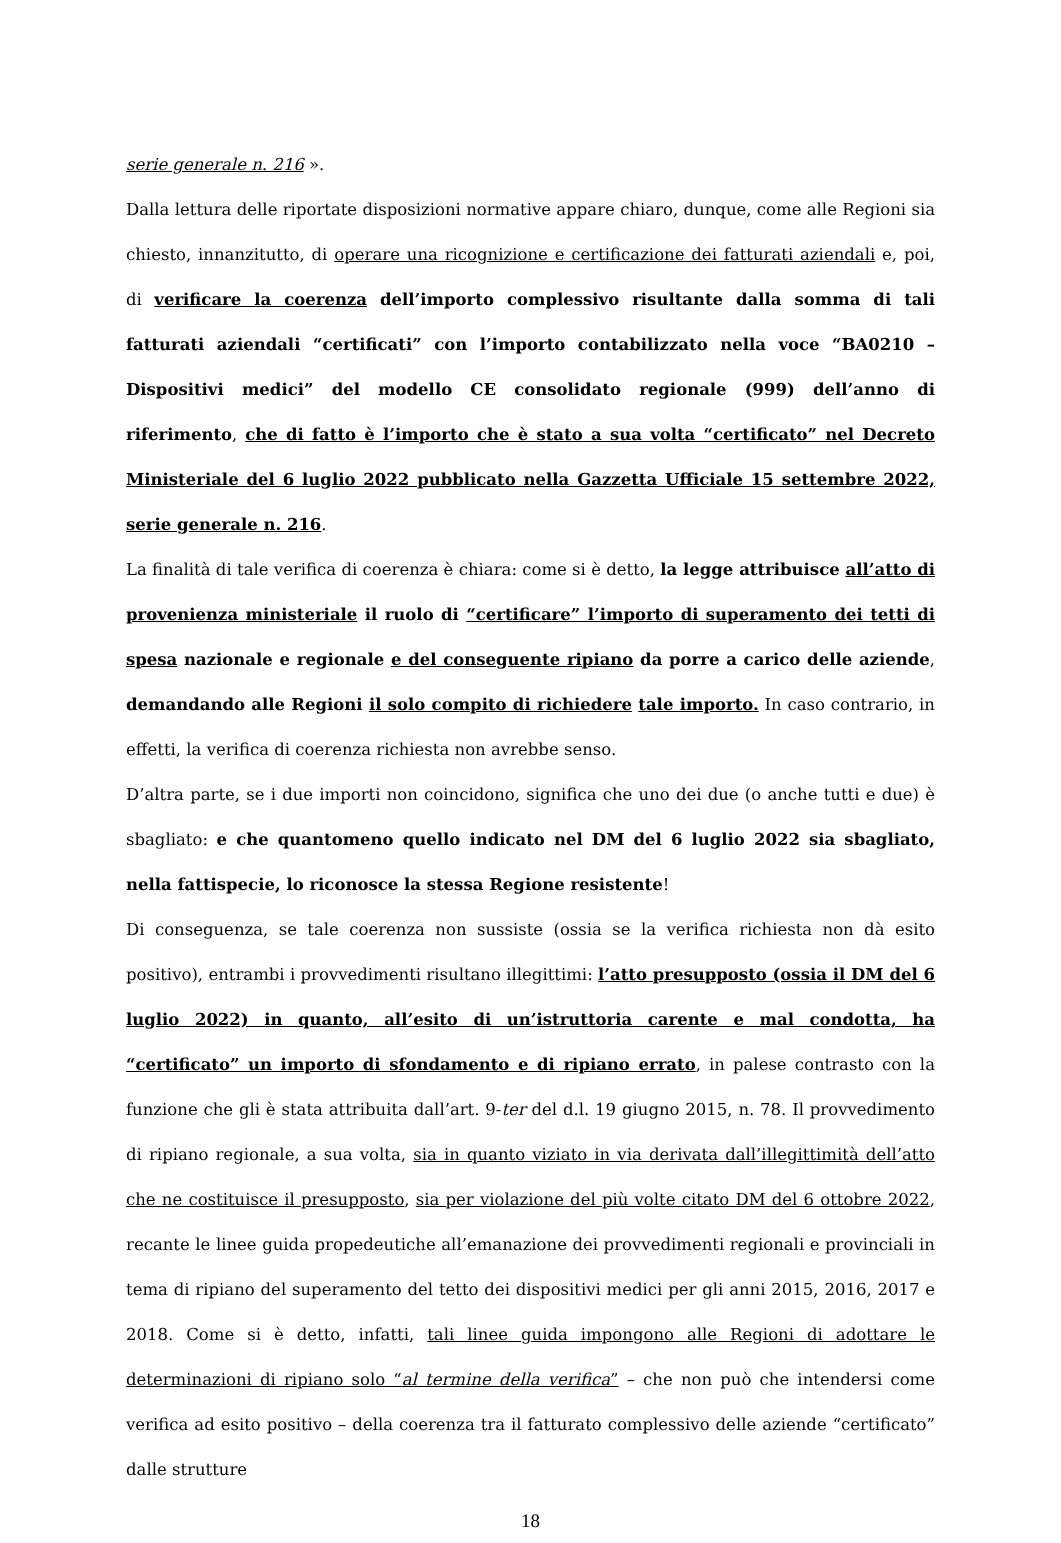serie generale n. 216 ».
Dalla lettura delle riportate disposizioni normative appare chiaro, dunque, come alle Regioni sia chiesto, innanzitutto, di operare una ricognizione e certificazione dei fatturati aziendali e, poi, di verificare la coerenza dell’importo complessivo risultante dalla somma di tali fatturati aziendali “certificati” con l’importo contabilizzato nella voce “BA0210 – Dispositivi medici” del modello CE consolidato regionale (999) dell’anno di riferimento, che di fatto è l’importo che è stato a sua volta “certificato” nel Decreto Ministeriale del 6 luglio 2022 pubblicato nella Gazzetta Ufficiale 15 settembre 2022, serie generale n. 216.
La finalità di tale verifica di coerenza è chiara: come si è detto, la legge attribuisce all’atto di provenienza ministeriale il ruolo di “certificare” l’importo di superamento dei tetti di spesa nazionale e regionale e del conseguente ripiano da porre a carico delle aziende, demandando alle Regioni il solo compito di richiedere tale importo. In caso contrario, in effetti, la verifica di coerenza richiesta non avrebbe senso.
D’altra parte, se i due importi non coincidono, significa che uno dei due (o anche tutti e due) è sbagliato: e che quantomeno quello indicato nel DM del 6 luglio 2022 sia sbagliato, nella fattispecie, lo riconosce la stessa Regione resistente!
Di conseguenza, se tale coerenza non sussiste (ossia se la verifica richiesta non dà esito positivo), entrambi i provvedimenti risultano illegittimi: l’atto presupposto (ossia il DM del 6 luglio 2022) in quanto, all’esito di un’istruttoria carente e mal condotta, ha “certificato” un importo di sfondamento e di ripiano errato, in palese contrasto con la funzione che gli è stata attribuita dall’art. 9-ter del d.l. 19 giugno 2015, n. 78. Il provvedimento di ripiano regionale, a sua volta, sia in quanto viziato in via derivata dall’illegittimità dell’atto che ne costituisce il presupposto, sia per violazione del più volte citato DM del 6 ottobre 2022, recante le linee guida propedeutiche all’emanazione dei provvedimenti regionali e provinciali in tema di ripiano del superamento del tetto dei dispositivi medici per gli anni 2015, 2016, 2017 e 2018. Come si è detto, infatti, tali linee guida impongono alle Regioni di adottare le determinazioni di ripiano solo “al termine della verifica” – che non può che intendersi come verifica ad esito positivo – della coerenza tra il fatturato complessivo delle aziende “certificato” dalle strutture
18